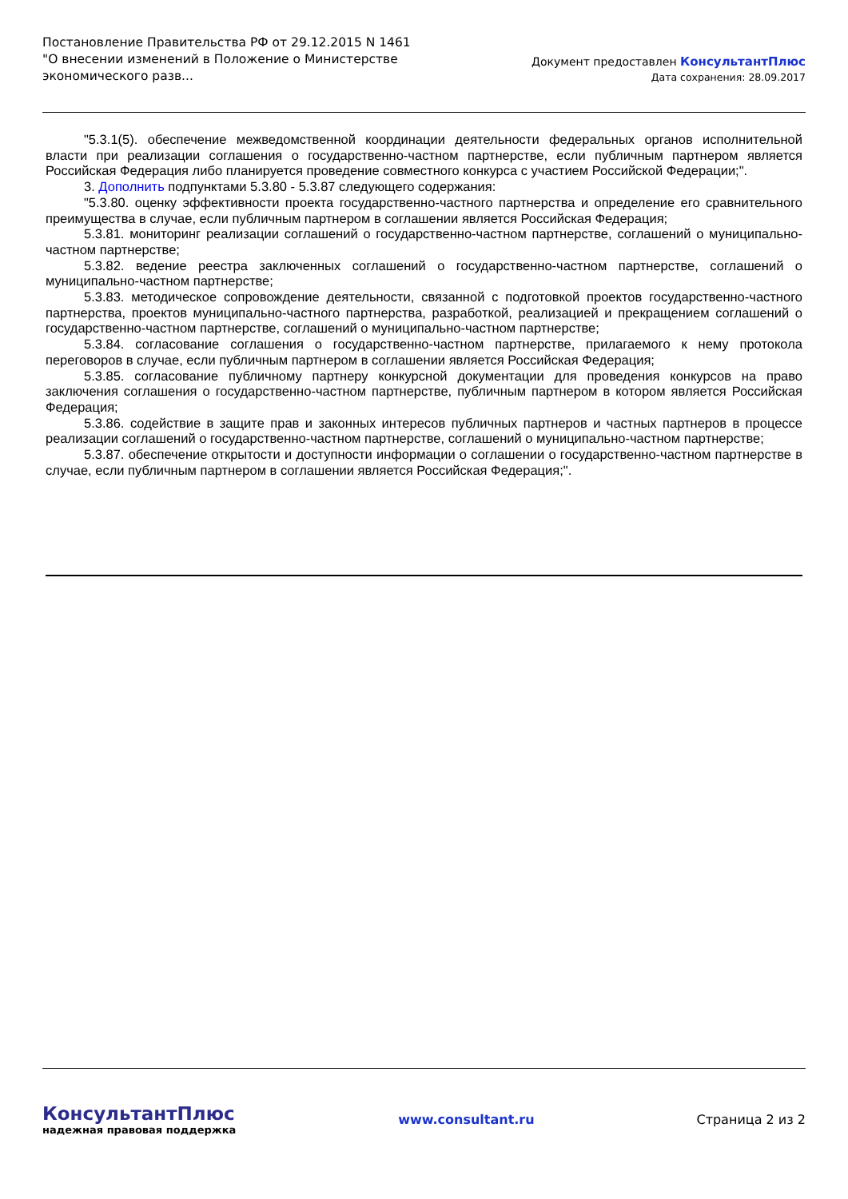Постановление Правительства РФ от 29.12.2015 N 1461
"О внесении изменений в Положение о Министерстве
экономического разв...
Документ предоставлен КонсультантПлюс
Дата сохранения: 28.09.2017
"5.3.1(5). обеспечение межведомственной координации деятельности федеральных органов исполнительной власти при реализации соглашения о государственно-частном партнерстве, если публичным партнером является Российская Федерация либо планируется проведение совместного конкурса с участием Российской Федерации;".
3. Дополнить подпунктами 5.3.80 - 5.3.87 следующего содержания:
"5.3.80. оценку эффективности проекта государственно-частного партнерства и определение его сравнительного преимущества в случае, если публичным партнером в соглашении является Российская Федерация;
5.3.81. мониторинг реализации соглашений о государственно-частном партнерстве, соглашений о муниципально-частном партнерстве;
5.3.82. ведение реестра заключенных соглашений о государственно-частном партнерстве, соглашений о муниципально-частном партнерстве;
5.3.83. методическое сопровождение деятельности, связанной с подготовкой проектов государственно-частного партнерства, проектов муниципально-частного партнерства, разработкой, реализацией и прекращением соглашений о государственно-частном партнерстве, соглашений о муниципально-частном партнерстве;
5.3.84. согласование соглашения о государственно-частном партнерстве, прилагаемого к нему протокола переговоров в случае, если публичным партнером в соглашении является Российская Федерация;
5.3.85. согласование публичному партнеру конкурсной документации для проведения конкурсов на право заключения соглашения о государственно-частном партнерстве, публичным партнером в котором является Российская Федерация;
5.3.86. содействие в защите прав и законных интересов публичных партнеров и частных партнеров в процессе реализации соглашений о государственно-частном партнерстве, соглашений о муниципально-частном партнерстве;
5.3.87. обеспечение открытости и доступности информации о соглашении о государственно-частном партнерстве в случае, если публичным партнером в соглашении является Российская Федерация;".
КонсультантПлюс
надежная правовая поддержка
www.consultant.ru Страница 2 из 2